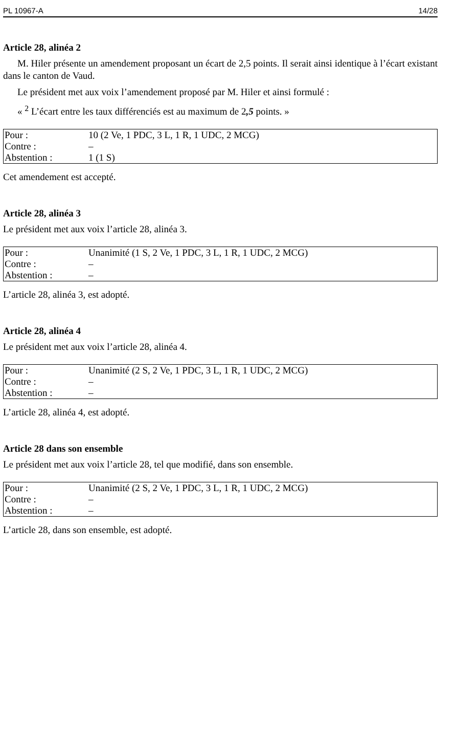PL 10967-A 14/28
Article 28, alinéa 2
M. Hiler présente un amendement proposant un écart de 2,5 points. Il serait ainsi identique à l’écart existant dans le canton de Vaud.
Le président met aux voix l’amendement proposé par M. Hiler et ainsi formulé :
« <sup>2</sup> L’écart entre les taux différenciés est au maximum de 2,5 points. »
| Pour : | 10 (2 Ve, 1 PDC, 3 L, 1 R, 1 UDC, 2 MCG) |
| Contre : | – |
| Abstention : | 1 (1 S) |
Cet amendement est accepté.
Article 28, alinéa 3
Le président met aux voix l’article 28, alinéa 3.
| Pour : | Unanimité (1 S, 2 Ve, 1 PDC, 3 L, 1 R, 1 UDC, 2 MCG) |
| Contre : | – |
| Abstention : | – |
L’article 28, alinéa 3, est adopté.
Article 28, alinéa 4
Le président met aux voix l’article 28, alinéa 4.
| Pour : | Unanimité (2 S, 2 Ve, 1 PDC, 3 L, 1 R, 1 UDC, 2 MCG) |
| Contre : | – |
| Abstention : | – |
L’article 28, alinéa 4, est adopté.
Article 28 dans son ensemble
Le président met aux voix l’article 28, tel que modifié, dans son ensemble.
| Pour : | Unanimité (2 S, 2 Ve, 1 PDC, 3 L, 1 R, 1 UDC, 2 MCG) |
| Contre : | – |
| Abstention : | – |
L’article 28, dans son ensemble, est adopté.